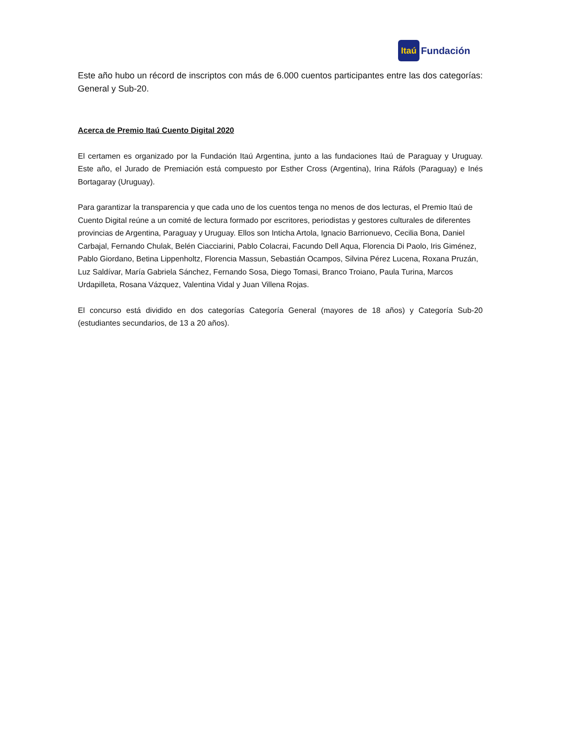Itaú
Fundación
Este año hubo un récord de inscriptos con más de 6.000 cuentos participantes entre las dos categorías: General y Sub-20.
Acerca de Premio Itaú Cuento Digital 2020
El certamen es organizado por la Fundación Itaú Argentina, junto a las fundaciones Itaú de Paraguay y Uruguay. Este año, el Jurado de Premiación está compuesto por Esther Cross (Argentina), Irina Ráfols (Paraguay) e Inés Bortagaray (Uruguay).
Para garantizar la transparencia y que cada uno de los cuentos tenga no menos de dos lecturas, el Premio Itaú de Cuento Digital reúne a un comité de lectura formado por escritores, periodistas y gestores culturales de diferentes provincias de Argentina, Paraguay y Uruguay. Ellos son Inticha Artola, Ignacio Barrionuevo, Cecilia Bona, Daniel Carbajal, Fernando Chulak, Belén Ciacciarini, Pablo Colacrai, Facundo Dell Aqua, Florencia Di Paolo, Iris Giménez, Pablo Giordano, Betina Lippenholtz, Florencia Massun, Sebastián Ocampos, Silvina Pérez Lucena, Roxana Pruzán, Luz Saldívar, María Gabriela Sánchez, Fernando Sosa, Diego Tomasi, Branco Troiano, Paula Turina, Marcos Urdapilleta, Rosana Vázquez, Valentina Vidal y Juan Villena Rojas.
El concurso está dividido en dos categorías Categoría General (mayores de 18 años) y Categoría Sub-20 (estudiantes secundarios, de 13 a 20 años).